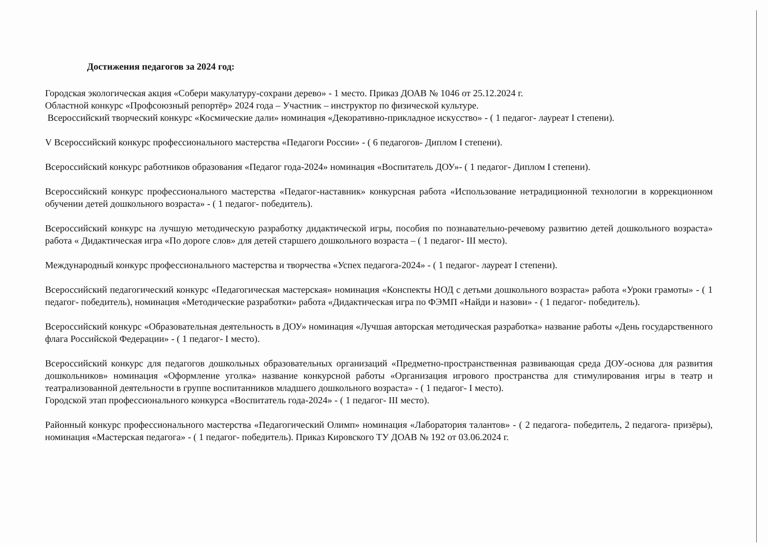Достижения педагогов за 2024 год:
Городская экологическая акция «Собери макулатуру-сохрани дерево» - 1 место. Приказ ДОАВ № 1046 от 25.12.2024 г.
Областной конкурс «Профсоюзный репортёр» 2024 года – Участник – инструктор по физической культуре.
Всероссийский творческий конкурс «Космические дали» номинация «Декоративно-прикладное искусство» - ( 1 педагог- лауреат I степени).
V Всероссийский конкурс профессионального мастерства «Педагоги России» - ( 6 педагогов- Диплом I степени).
Всероссийский конкурс работников образования «Педагог года-2024» номинация «Воспитатель ДОУ»- ( 1 педагог- Диплом I степени).
Всероссийский конкурс профессионального мастерства «Педагог-наставник» конкурсная работа «Использование нетрадиционной технологии в коррекционном обучении детей дошкольного возраста» - ( 1 педагог- победитель).
Всероссийский конкурс на лучшую методическую разработку дидактической игры, пособия по познавательно-речевому развитию детей дошкольного возраста» работа « Дидактическая игра «По дороге слов» для детей старшего дошкольного возраста – ( 1 педагог- III место).
Международный конкурс профессионального мастерства и творчества «Успех педагога-2024» - ( 1 педагог- лауреат I степени).
Всероссийский педагогический конкурс «Педагогическая мастерская» номинация «Конспекты НОД с детьми дошкольного возраста» работа «Уроки грамоты» - ( 1 педагог- победитель), номинация «Методические разработки» работа «Дидактическая игра по ФЭМП «Найди и назови» - ( 1 педагог- победитель).
Всероссийский конкурс «Образовательная деятельность в ДОУ» номинация «Лучшая авторская методическая разработка» название работы «День государственного флага Российской Федерации» - ( 1 педагог- I место).
Всероссийский конкурс для педагогов дошкольных образовательных организаций «Предметно-пространственная развивающая среда ДОУ-основа для развития дошкольников» номинация «Оформление уголка» название конкурсной работы «Организация игрового пространства для стимулирования игры в театр и театрализованной деятельности в группе воспитанников младшего дошкольного возраста» - ( 1 педагог- I место).
Городской этап профессионального конкурса «Воспитатель года-2024» - ( 1 педагог- III место).
Районный конкурс профессионального мастерства «Педагогический Олимп» номинация «Лаборатория талантов» - ( 2 педагога- победитель, 2 педагога- призёры), номинация «Мастерская педагога» - ( 1 педагог- победитель). Приказ Кировского ТУ ДОАВ № 192 от 03.06.2024 г.